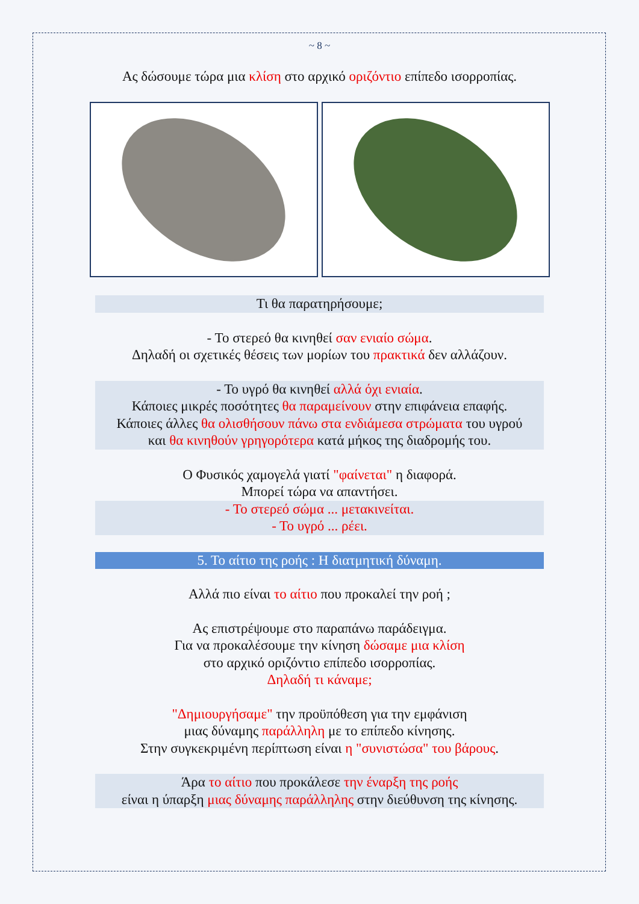~ 8 ~
Ας δώσουμε τώρα μια κλίση στο αρχικό οριζόντιο επίπεδο ισορροπίας.
Τι θα παρατηρήσουμε;
- Το στερεό θα κινηθεί σαν ενιαίο σώμα.
Δηλαδή οι σχετικές θέσεις των μορίων του πρακτικά δεν αλλάζουν.
- Το υγρό θα κινηθεί αλλά όχι ενιαία.
Κάποιες μικρές ποσότητες θα παραμείνουν στην επιφάνεια επαφής.
Κάποιες άλλες θα ολισθήσουν πάνω στα ενδιάμεσα στρώματα του υγρού
και θα κινηθούν γρηγορότερα κατά μήκος της διαδρομής του.
Ο Φυσικός χαμογελά γιατί "φαίνεται" η διαφορά.
Μπορεί τώρα να απαντήσει.
- Το στερεό σώμα ... μετακινείται.
- Το υγρό ... ρέει.
5. Το αίτιο της ροής : Η διατμητική δύναμη.
Αλλά πιο είναι το αίτιο που προκαλεί την ροή ;
Ας επιστρέψουμε στο παραπάνω παράδειγμα.
Για να προκαλέσουμε την κίνηση δώσαμε μια κλίση
στο αρχικό οριζόντιο επίπεδο ισορροπίας.
Δηλαδή τι κάναμε;
"Δημιουργήσαμε" την προϋπόθεση για την εμφάνιση
μιας δύναμης παράλληλη με το επίπεδο κίνησης.
Στην συγκεκριμένη περίπτωση είναι η "συνιστώσα" του βάρους.
Άρα το αίτιο που προκάλεσε την έναρξη της ροής
είναι η ύπαρξη μιας δύναμης παράλληλης στην διεύθυνση της κίνησης.